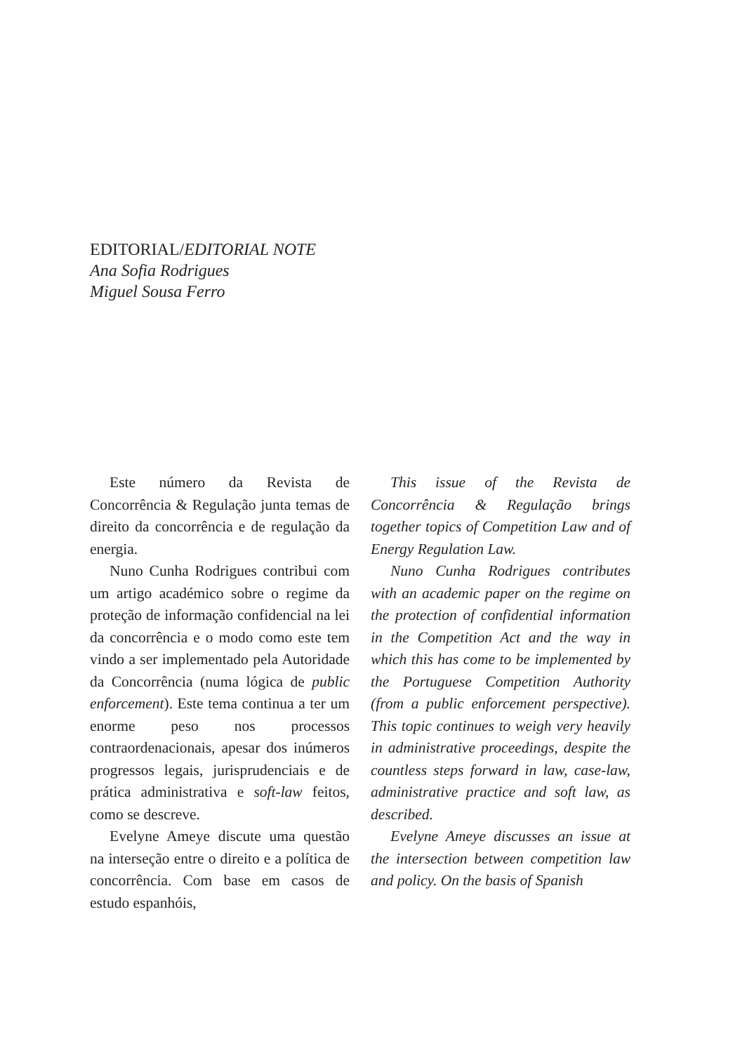EDITORIAL/EDITORIAL NOTE
Ana Sofia Rodrigues
Miguel Sousa Ferro
Este número da Revista de Concorrência & Regulação junta temas de direito da concorrência e de regulação da energia.
Nuno Cunha Rodrigues contribui com um artigo académico sobre o regime da proteção de informação confidencial na lei da concorrência e o modo como este tem vindo a ser implementado pela Autoridade da Concorrência (numa lógica de public enforcement). Este tema continua a ter um enorme peso nos processos contraordenacionais, apesar dos inúmeros progressos legais, jurisprudenciais e de prática administrativa e soft-law feitos, como se descreve.
Evelyne Ameye discute uma questão na interseção entre o direito e a política de concorrência. Com base em casos de estudo espanhóis,
This issue of the Revista de Concorrência & Regulação brings together topics of Competition Law and of Energy Regulation Law.
Nuno Cunha Rodrigues contributes with an academic paper on the regime on the protection of confidential information in the Competition Act and the way in which this has come to be implemented by the Portuguese Competition Authority (from a public enforcement perspective). This topic continues to weigh very heavily in administrative proceedings, despite the countless steps forward in law, case-law, administrative practice and soft law, as described.
Evelyne Ameye discusses an issue at the intersection between competition law and policy. On the basis of Spanish